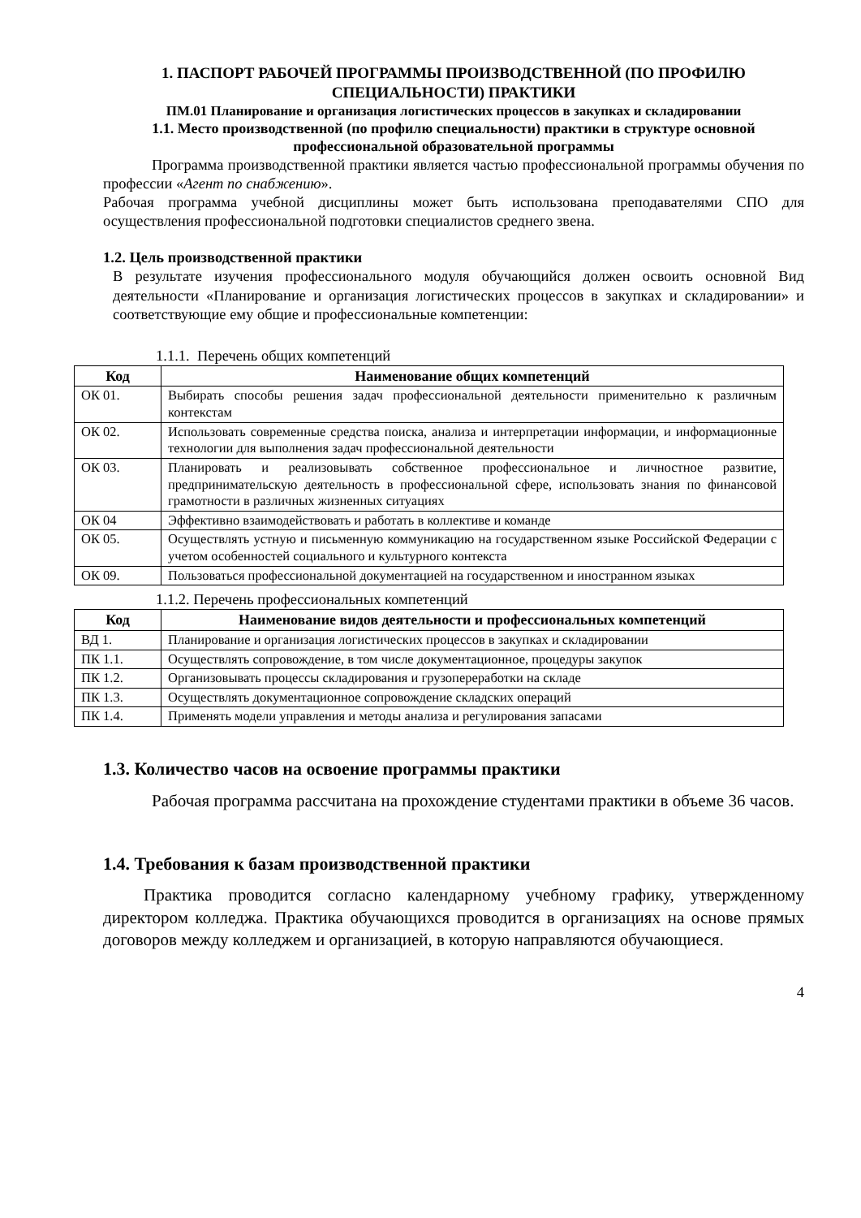1. ПАСПОРТ РАБОЧЕЙ ПРОГРАММЫ ПРОИЗВОДСТВЕННОЙ (ПО ПРОФИЛЮ СПЕЦИАЛЬНОСТИ) ПРАКТИКИ
ПМ.01 Планирование и организация логистических процессов в закупках и складировании
1.1. Место производственной (по профилю специальности) практики в структуре основной профессиональной образовательной программы
Программа производственной практики является частью профессиональной программы обучения по профессии «Агент по снабжению».
Рабочая программа учебной дисциплины может быть использована преподавателями СПО для осуществления профессиональной подготовки специалистов среднего звена.
1.2. Цель производственной практики
В результате изучения профессионального модуля обучающийся должен освоить основной Вид деятельности «Планирование и организация логистических процессов в закупках и складировании» и соответствующие ему общие и профессиональные компетенции:
1.1.1. Перечень общих компетенций
| Код | Наименование общих компетенций |
| --- | --- |
| ОК 01. | Выбирать способы решения задач профессиональной деятельности применительно к различным контекстам |
| ОК 02. | Использовать современные средства поиска, анализа и интерпретации информации, и информационные технологии для выполнения задач профессиональной деятельности |
| ОК 03. | Планировать и реализовывать собственное профессиональное и личностное развитие, предпринимательскую деятельность в профессиональной сфере, использовать знания по финансовой грамотности в различных жизненных ситуациях |
| ОК 04 | Эффективно взаимодействовать и работать в коллективе и команде |
| ОК 05. | Осуществлять устную и письменную коммуникацию на государственном языке Российской Федерации с учетом особенностей социального и культурного контекста |
| ОК 09. | Пользоваться профессиональной документацией на государственном и иностранном языках |
1.1.2. Перечень профессиональных компетенций
| Код | Наименование видов деятельности и профессиональных компетенций |
| --- | --- |
| ВД 1. | Планирование и организация логистических процессов в закупках и складировании |
| ПК 1.1. | Осуществлять сопровождение, в том числе документационное, процедуры закупок |
| ПК 1.2. | Организовывать процессы складирования и грузопереработки на складе |
| ПК 1.3. | Осуществлять документационное сопровождение складских операций |
| ПК 1.4. | Применять модели управления и методы анализа и регулирования запасами |
1.3. Количество часов на освоение программы практики
Рабочая программа рассчитана на прохождение студентами практики в объеме 36 часов.
1.4. Требования к базам производственной практики
Практика проводится согласно календарному учебному графику, утвержденному директором колледжа. Практика обучающихся проводится в организациях на основе прямых договоров между колледжем и организацией, в которую направляются обучающиеся.
4